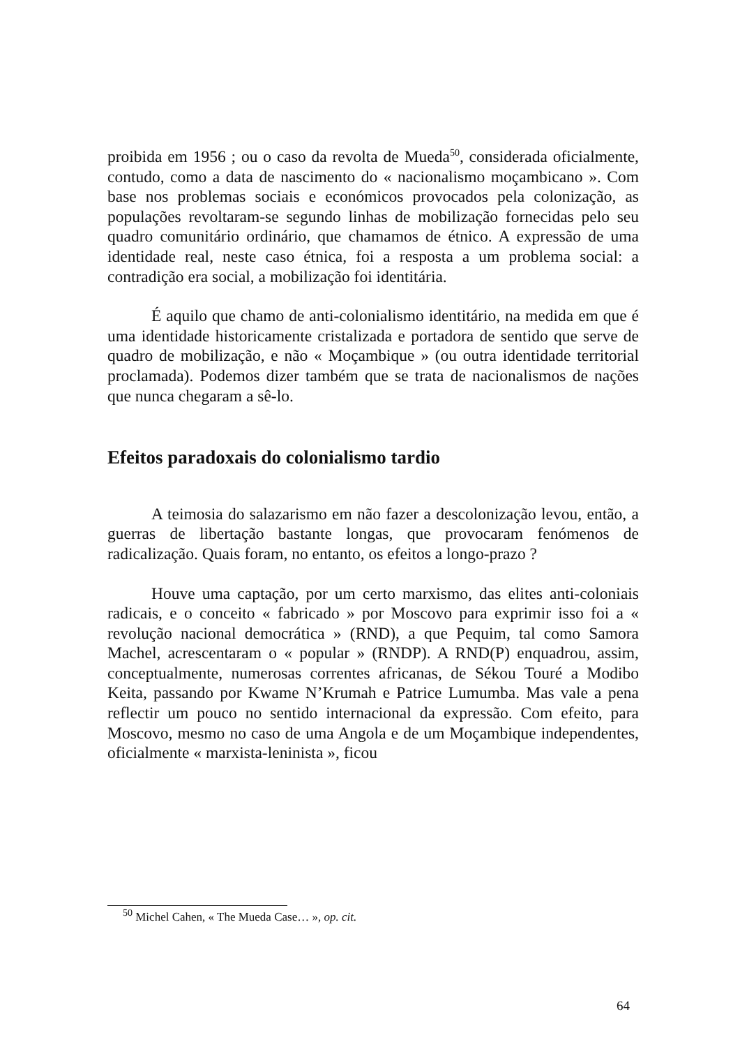proibida em 1956 ; ou o caso da revolta de Mueda<sup>50</sup>, considerada oficialmente, contudo, como a data de nascimento do « nacionalismo moçambicano ». Com base nos problemas sociais e económicos provocados pela colonização, as populações revoltaram-se segundo linhas de mobilização fornecidas pelo seu quadro comunitário ordinário, que chamamos de étnico. A expressão de uma identidade real, neste caso étnica, foi a resposta a um problema social: a contradição era social, a mobilização foi identitária.
É aquilo que chamo de anti-colonialismo identitário, na medida em que é uma identidade historicamente cristalizada e portadora de sentido que serve de quadro de mobilização, e não « Moçambique » (ou outra identidade territorial proclamada). Podemos dizer também que se trata de nacionalismos de nações que nunca chegaram a sê-lo.
Efeitos paradoxais do colonialismo tardio
A teimosia do salazarismo em não fazer a descolonização levou, então, a guerras de libertação bastante longas, que provocaram fenómenos de radicalização. Quais foram, no entanto, os efeitos a longo-prazo ?
Houve uma captação, por um certo marxismo, das elites anti-coloniais radicais, e o conceito « fabricado » por Moscovo para exprimir isso foi a « revolução nacional democrática » (RND), a que Pequim, tal como Samora Machel, acrescentaram o « popular » (RNDP). A RND(P) enquadrou, assim, conceptualmente, numerosas correntes africanas, de Sékou Touré a Modibo Keita, passando por Kwame N’Krumah e Patrice Lumumba. Mas vale a pena reflectir um pouco no sentido internacional da expressão. Com efeito, para Moscovo, mesmo no caso de uma Angola e de um Moçambique independentes, oficialmente « marxista-leninista », ficou
<sup>50</sup> Michel Cahen, « The Mueda Case… », op. cit.
64